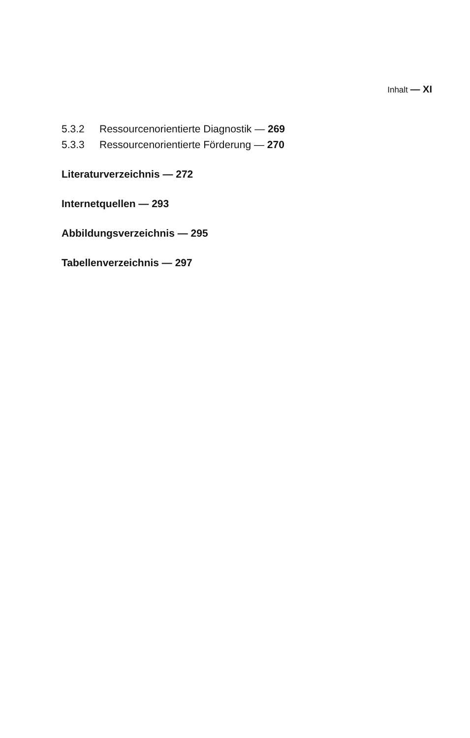Inhalt — XI
5.3.2 Ressourcenorientierte Diagnostik — 269
5.3.3 Ressourcenorientierte Förderung — 270
Literaturverzeichnis — 272
Internetquellen — 293
Abbildungsverzeichnis — 295
Tabellenverzeichnis — 297